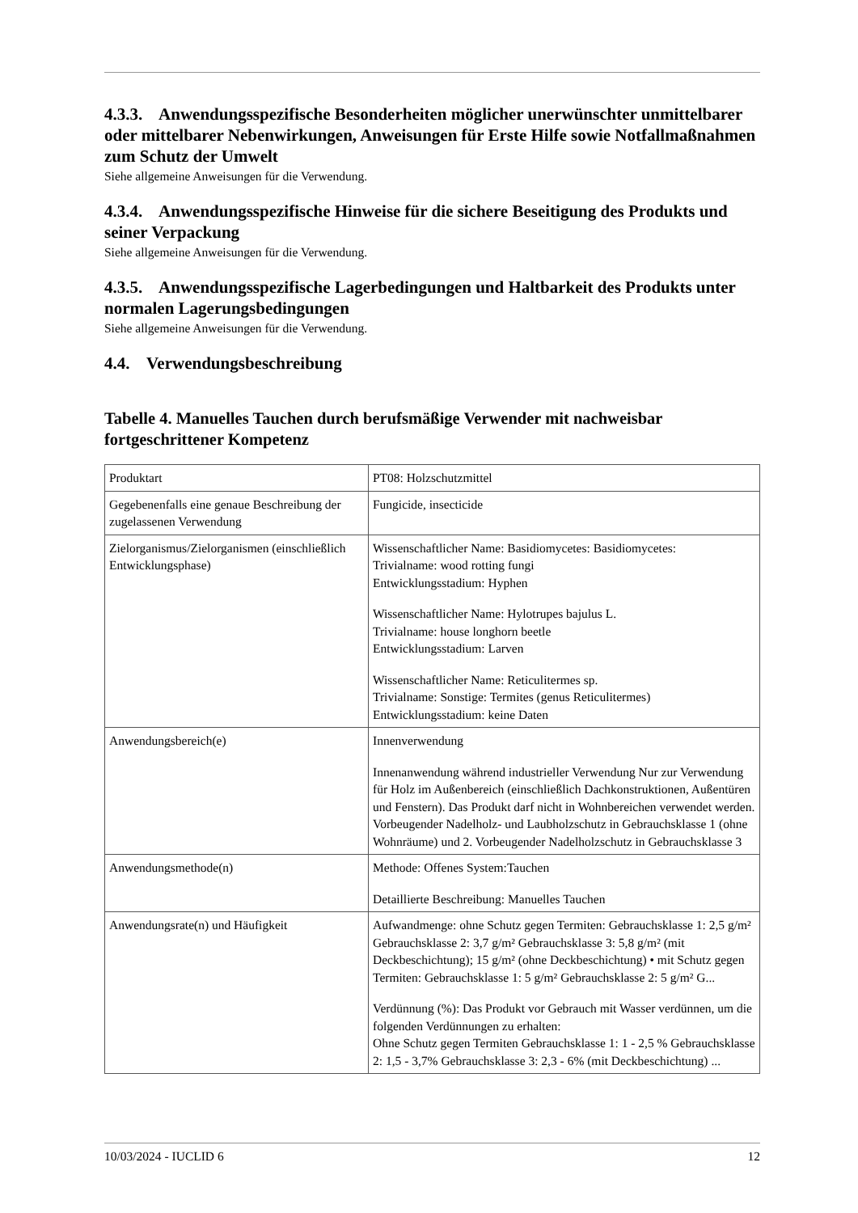4.3.3. Anwendungsspezifische Besonderheiten möglicher unerwünschter unmittelbarer oder mittelbarer Nebenwirkungen, Anweisungen für Erste Hilfe sowie Notfallmaßnahmen zum Schutz der Umwelt
Siehe allgemeine Anweisungen für die Verwendung.
4.3.4. Anwendungsspezifische Hinweise für die sichere Beseitigung des Produkts und seiner Verpackung
Siehe allgemeine Anweisungen für die Verwendung.
4.3.5. Anwendungsspezifische Lagerbedingungen und Haltbarkeit des Produkts unter normalen Lagerungsbedingungen
Siehe allgemeine Anweisungen für die Verwendung.
4.4. Verwendungsbeschreibung
Tabelle 4. Manuelles Tauchen durch berufsmäßige Verwender mit nachweisbar fortgeschrittener Kompetenz
| Produktart | PT08: Holzschutzmittel |
| Gegebenenfalls eine genaue Beschreibung der zugelassenen Verwendung | Fungicide, insecticide |
| Zielorganismus/Zielorganismen (einschließlich Entwicklungsphase) | Wissenschaftlicher Name: Basidiomycetes: Basidiomycetes: Trivialname: wood rotting fungi Entwicklungsstadium: Hyphen Wissenschaftlicher Name: Hylotrupes bajulus L. Trivialname: house longhorn beetle Entwicklungsstadium: Larven Wissenschaftlicher Name: Reticulitermes sp. Trivialname: Sonstige: Termites (genus Reticulitermes) Entwicklungsstadium: keine Daten |
| Anwendungsbereich(e) | Innenverwendung Innenanwendung während industrieller Verwendung Nur zur Verwendung für Holz im Außenbereich (einschließlich Dachkonstruktionen, Außentüren und Fenstern). Das Produkt darf nicht in Wohnbereichen verwendet werden. Vorbeugender Nadelholz- und Laubholzschutz in Gebrauchsklasse 1 (ohne Wohnräume) und 2. Vorbeugender Nadelholzschutz in Gebrauchsklasse 3 |
| Anwendungsmethode(n) | Methode: Offenes System:Tauchen Detaillierte Beschreibung: Manuelles Tauchen |
| Anwendungsrate(n) und Häufigkeit | Aufwandmenge: ohne Schutz gegen Termiten: Gebrauchsklasse 1: 2,5 g/m² Gebrauchsklasse 2: 3,7 g/m² Gebrauchsklasse 3: 5,8 g/m² (mit Deckbeschichtung); 15 g/m² (ohne Deckbeschichtung) • mit Schutz gegen Termiten: Gebrauchsklasse 1: 5 g/m² Gebrauchsklasse 2: 5 g/m² G... Verdünnung (%): Das Produkt vor Gebrauch mit Wasser verdünnen, um die folgenden Verdünnungen zu erhalten: Ohne Schutz gegen Termiten Gebrauchsklasse 1: 1 - 2,5 % Gebrauchsklasse 2: 1,5 - 3,7% Gebrauchsklasse 3: 2,3 - 6% (mit Deckbeschichtung) ... |
10/03/2024 - IUCLID 6 12